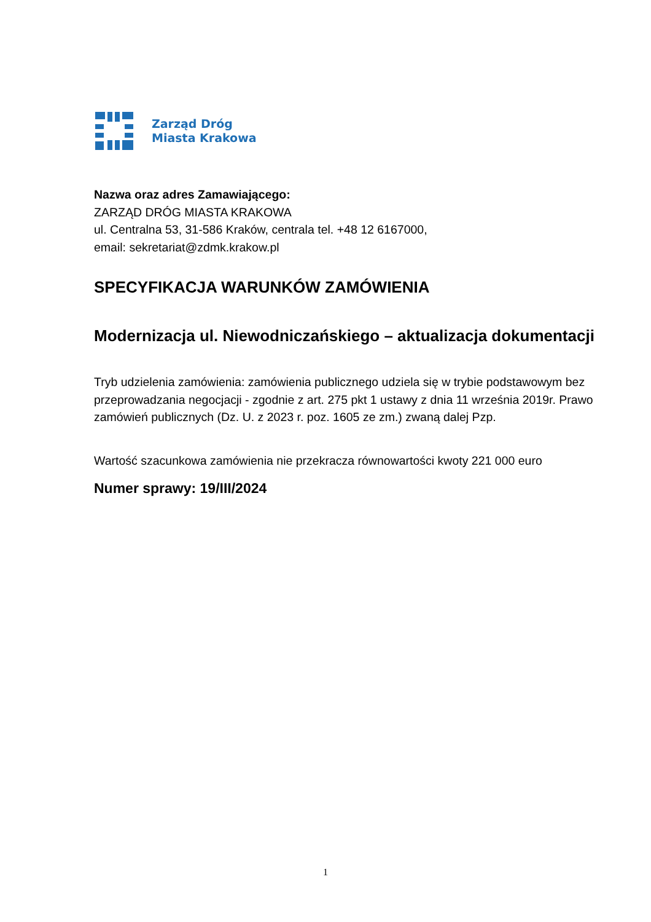Zarząd Dróg
Miasta Krakowa
Nazwa oraz adres Zamawiającego:
ZARZĄD DRÓG MIASTA KRAKOWA
ul. Centralna 53, 31-586 Kraków, centrala tel. +48 12 6167000,
email: sekretariat@zdmk.krakow.pl
SPECYFIKACJA WARUNKÓW ZAMÓWIENIA
Modernizacja ul. Niewodniczańskiego – aktualizacja dokumentacji
Tryb udzielenia zamówienia: zamówienia publicznego udziela się w trybie podstawowym bez przeprowadzania negocjacji - zgodnie z art. 275 pkt 1 ustawy z dnia 11 września 2019r. Prawo zamówień publicznych (Dz. U. z 2023 r. poz. 1605 ze zm.) zwaną dalej Pzp.
Wartość szacunkowa zamówienia nie przekracza równowartości kwoty 221 000 euro
Numer sprawy: 19/III/2024
1